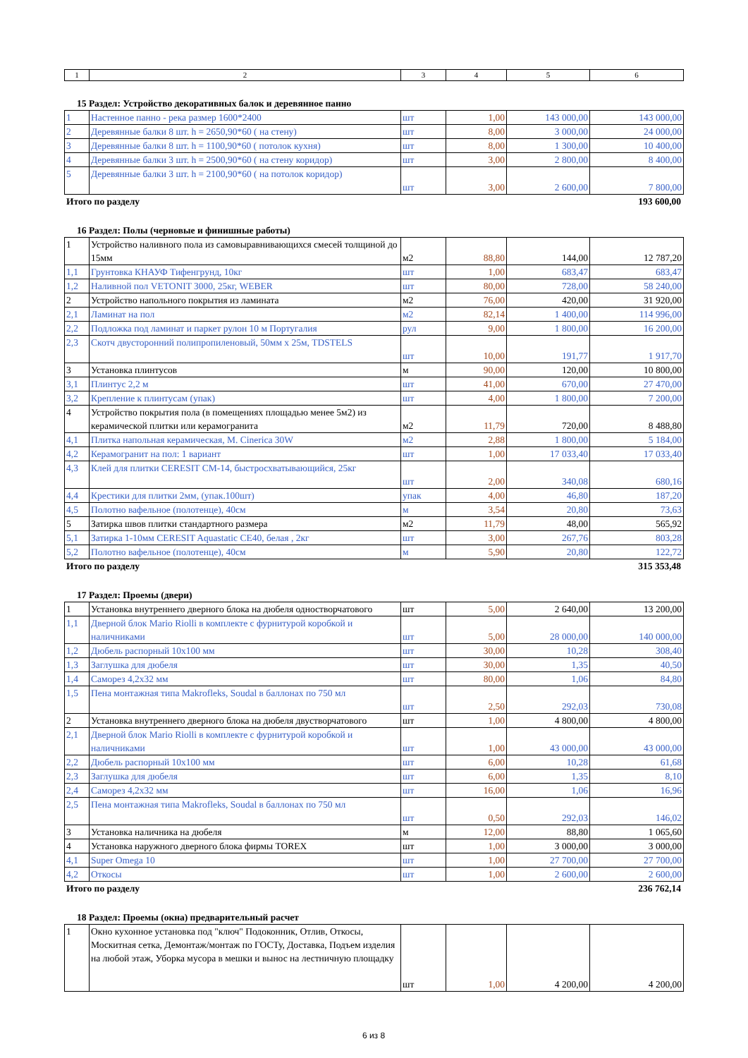| 1 | 2 | 3 | 4 | 5 | 6 |
15 Раздел: Устройство декоративных балок и деревянное панно
| 1 | Настенное панно - река размер 1600*2400 | шт | 1,00 | 143 000,00 | 143 000,00 |
| 2 | Деревянные балки 8 шт. h = 2650,90*60 ( на стену) | шт | 8,00 | 3 000,00 | 24 000,00 |
| 3 | Деревянные балки 8 шт. h = 1100,90*60 ( потолок кухня) | шт | 8,00 | 1 300,00 | 10 400,00 |
| 4 | Деревянные балки 3 шт. h = 2500,90*60 ( на стену коридор) | шт | 3,00 | 2 800,00 | 8 400,00 |
| 5 | Деревянные балки 3 шт. h = 2100,90*60 ( на потолок коридор) | шт | 3,00 | 2 600,00 | 7 800,00 |
Итого по разделу 193 600,00
16 Раздел: Полы (черновые и финишные работы)
| 1 | Устройство наливного пола из самовыравнивающихся смесей толщиной до 15мм | м2 | 88,80 | 144,00 | 12 787,20 |
| 1,1 | Грунтовка КНАУФ Тифенгрунд, 10кг | шт | 1,00 | 683,47 | 683,47 |
| 1,2 | Наливной пол VETONIT 3000, 25кг, WEBER | шт | 80,00 | 728,00 | 58 240,00 |
| 2 | Устройство напольного покрытия из ламината | м2 | 76,00 | 420,00 | 31 920,00 |
| 2,1 | Ламинат на пол | м2 | 82,14 | 1 400,00 | 114 996,00 |
| 2,2 | Подложка под ламинат и паркет рулон 10 м Португалия | рул | 9,00 | 1 800,00 | 16 200,00 |
| 2,3 | Скотч двусторонний полипропиленовый, 50мм x 25м, TDSTELS | шт | 10,00 | 191,77 | 1 917,70 |
| 3 | Установка плинтусов | м | 90,00 | 120,00 | 10 800,00 |
| 3,1 | Плинтус 2,2 м | шт | 41,00 | 670,00 | 27 470,00 |
| 3,2 | Крепление к плинтусам (упак) | шт | 4,00 | 1 800,00 | 7 200,00 |
| 4 | Устройство покрытия пола (в помещениях площадью менее 5м2) из керамической плитки или керамогранита | м2 | 11,79 | 720,00 | 8 488,80 |
| 4,1 | Плитка напольная керамическая, M. Cinerica 30W | м2 | 2,88 | 1 800,00 | 5 184,00 |
| 4,2 | Керамогранит на пол: 1 вариант | шт | 1,00 | 17 033,40 | 17 033,40 |
| 4,3 | Клей для плитки CERESIT CM-14, быстросхватывающийся, 25кг | шт | 2,00 | 340,08 | 680,16 |
| 4,4 | Крестики для плитки 2мм, (упак.100шт) | упак | 4,00 | 46,80 | 187,20 |
| 4,5 | Полотно вафельное (полотенце), 40см | м | 3,54 | 20,80 | 73,63 |
| 5 | Затирка швов плитки стандартного размера | м2 | 11,79 | 48,00 | 565,92 |
| 5,1 | Затирка 1-10мм CERESIT Aquastatic CE40, белая , 2кг | шт | 3,00 | 267,76 | 803,28 |
| 5,2 | Полотно вафельное (полотенце), 40см | м | 5,90 | 20,80 | 122,72 |
Итого по разделу 315 353,48
17 Раздел: Проемы (двери)
| 1 | Установка внутреннего дверного блока на дюбеля одностворчатового | шт | 5,00 | 2 640,00 | 13 200,00 |
| 1,1 | Дверной блок Mario Riolli в комплекте с фурнитурой коробкой и наличниками | шт | 5,00 | 28 000,00 | 140 000,00 |
| 1,2 | Дюбель распорный 10x100 мм | шт | 30,00 | 10,28 | 308,40 |
| 1,3 | Заглушка для дюбеля | шт | 30,00 | 1,35 | 40,50 |
| 1,4 | Саморез 4,2x32 мм | шт | 80,00 | 1,06 | 84,80 |
| 1,5 | Пена монтажная типа Makrofleks, Soudal в баллонах по 750 мл | шт | 2,50 | 292,03 | 730,08 |
| 2 | Установка внутреннего дверного блока на дюбеля двустворчатового | шт | 1,00 | 4 800,00 | 4 800,00 |
| 2,1 | Дверной блок Mario Riolli в комплекте с фурнитурой коробкой и наличниками | шт | 1,00 | 43 000,00 | 43 000,00 |
| 2,2 | Дюбель распорный 10x100 мм | шт | 6,00 | 10,28 | 61,68 |
| 2,3 | Заглушка для дюбеля | шт | 6,00 | 1,35 | 8,10 |
| 2,4 | Саморез 4,2x32 мм | шт | 16,00 | 1,06 | 16,96 |
| 2,5 | Пена монтажная типа Makrofleks, Soudal в баллонах по 750 мл | шт | 0,50 | 292,03 | 146,02 |
| 3 | Установка наличника на дюбеля | м | 12,00 | 88,80 | 1 065,60 |
| 4 | Установка наружного дверного блока фирмы TOREX | шт | 1,00 | 3 000,00 | 3 000,00 |
| 4,1 | Super Omega 10 | шт | 1,00 | 27 700,00 | 27 700,00 |
| 4,2 | Откосы | шт | 1,00 | 2 600,00 | 2 600,00 |
Итого по разделу 236 762,14
18 Раздел: Проемы (окна) предварительный расчет
| 1 | Окно кухонное установка под "ключ" Подоконник, Отлив, Откосы, Москитная сетка, Демонтаж/монтаж по ГОСТу, Доставка, Подъем изделия на любой этаж, Уборка мусора в мешки и вынос на лестничную площадку | шт | 1,00 | 4 200,00 | 4 200,00 |
6 из 8